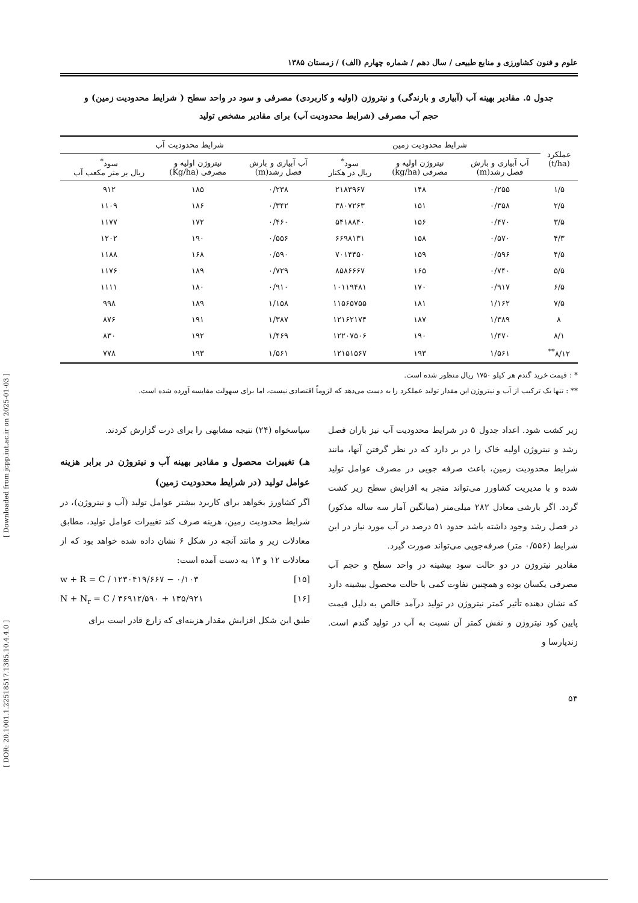[ Downloaded from jcpp.iut.ac.ir on 2025-01-03 ]
[ DOR: 20.1001.1.22518517.1385.10.4.4.0 ]
علوم و فنون کشاورزی و منابع طبیعی / سال دهم / شماره چهارم (الف) / زمستان ۱۳۸۵
جدول ۵. مقادیر بهینه آب (آبیاری و بارندگی) و نیتروژن (اولیه و کاربردی) مصرفی و سود در واحد سطح ( شرایط محدودیت زمین) و
حجم آب مصرفی (شرایط محدودیت آب) برای مقادیر مشخص تولید
| عملکرد (t/ha) | شرایط محدودیت زمین | | | شرایط محدودیت آب | | |
| --- | --- | --- | --- | --- | --- | --- |
| | آب آبیاری و بارش فصل رشد(m) | نیتروژن اولیه و مصرفی (kg/ha) | سود<sup>*</sup> ریال در هکتار | آب آبیاری و بارش فصل رشد(m) | نیتروژن اولیه و مصرفی (Kg/ha) | سود<sup>*</sup> ریال بر متر مکعب آب |
| ۱/۵ | ۰/۲۵۵ | ۱۴۸ | ۲۱۸۳۹۶۷ | ۰/۲۳۸ | ۱۸۵ | ۹۱۲ |
| ۲/۵ | ۰/۳۵۸ | ۱۵۱ | ۳۸۰۷۲۶۳ | ۰/۳۴۲ | ۱۸۶ | ۱۱۰۹ |
| ۳/۵ | ۰/۴۷۰ | ۱۵۶ | ۵۴۱۸۸۴۰ | ۰/۴۶۰ | ۱۷۲ | ۱۱۷۷ |
| ۴/۳ | ۰/۵۷۰ | ۱۵۸ | ۶۶۹۸۱۳۱ | ۰/۵۵۶ | ۱۹۰ | ۱۲۰۲ |
| ۴/۵ | ۰/۵۹۶ | ۱۵۹ | ۷۰۱۴۴۵۰ | ۰/۵۹۰ | ۱۶۸ | ۱۱۸۸ |
| ۵/۵ | ۰/۷۴۰ | ۱۶۵ | ۸۵۸۶۶۶۷ | ۰/۷۲۹ | ۱۸۹ | ۱۱۷۶ |
| ۶/۵ | ۰/۹۱۷ | ۱۷۰ | ۱۰۱۱۹۴۸۱ | ۰/۹۱۰ | ۱۸۰ | ۱۱۱۱ |
| ۷/۵ | ۱/۱۶۲ | ۱۸۱ | ۱۱۵۶۵۷۵۵ | ۱/۱۵۸ | ۱۸۹ | ۹۹۸ |
| ۸ | ۱/۳۸۹ | ۱۸۷ | ۱۲۱۶۲۱۷۴ | ۱/۳۸۷ | ۱۹۱ | ۸۷۶ |
| ۸/۱ | ۱/۴۷۰ | ۱۹۰ | ۱۲۲۰۷۵۰۶ | ۱/۴۶۹ | ۱۹۲ | ۸۳۰ |
| ۸/۱۲<sup>**</sup> | ۱/۵۶۱ | ۱۹۳ | ۱۲۱۵۱۵۶۷ | ۱/۵۶۱ | ۱۹۳ | ۷۷۸ |
* : قیمت خرید گندم هر کیلو ۱۷۵۰ ریال منظور شده است.
** : تنها یک ترکیب از آب و نیتروژن این مقدار تولید عملکرد را به دست می‌دهد که لزوماً اقتصادی نیست، اما برای سهولت مقایسه آورده شده است.
زیر کشت شود. اعداد جدول ۵ در شرایط محدودیت آب نیز باران فصل رشد و نیتروژن اولیه خاک را در بر دارد که در نظر گرفتن آنها، مانند شرایط محدودیت زمین، باعث صرفه جویی در مصرف عوامل تولید شده و با مدیریت کشاورز می‌تواند منجر به افزایش سطح زیر کشت گردد. اگر بارشی معادل ۲۸۲ میلی‌متر (میانگین آمار سه ساله مذکور) در فصل رشد وجود داشته باشد حدود ۵۱ درصد در آب مورد نیاز در این شرایط (۰/۵۵۶ متر) صرفه‌جویی می‌تواند صورت گیرد.
مقادیر نیتروژن در دو حالت سود بیشینه در واحد سطح و حجم آب مصرفی یکسان بوده و همچنین تفاوت کمی با حالت محصول بیشینه دارد که نشان دهنده تأثیر کمتر نیتروژن در تولید درآمد خالص به دلیل قیمت پایین کود نیتروژن و نقش کمتر آن نسبت به آب در تولید گندم است. زندپارسا و
سپاسخواه (۲۴) نتیجه مشابهی را برای ذرت گزارش کردند.
هـ) تغییرات محصول و مقادیر بهینه آب و نیتروژن در برابر هزینه عوامل تولید (در شرایط محدودیت زمین)
اگر کشاورز بخواهد برای کاربرد بیشتر عوامل تولید (آب و نیتروژن)، در شرایط محدودیت زمین، هزینه صرف کند تغییرات عوامل تولید، مطابق معادلات زیر و مانند آنچه در شکل ۶ نشان داده شده خواهد بود که از معادلات ۱۲ و ۱۳ به دست آمده است:
w + R = C / ۱۲۳۰۴۱۹/۶۶۷ − ۰/۱۰۳ [۱۵]
N + N<sub>r</sub> = C / ۳۶۹۱۲/۵۹۰ + ۱۳۵/۹۲۱ [۱۶]
طبق این شکل افزایش مقدار هزینه‌ای که زارع قادر است برای
۵۴